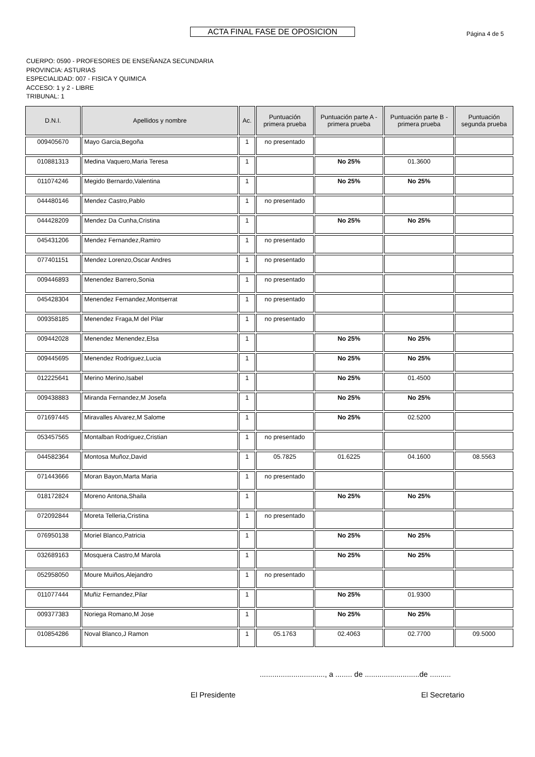ACTA FINAL FASE DE OPOSICION Página 4 de 5
CUERPO: 0590 - PROFESORES DE ENSEÑANZA SECUNDARIA
PROVINCIA: ASTURIAS
ESPECIALIDAD: 007 - FISICA Y QUIMICA
ACCESO: 1 y 2 - LIBRE
TRIBUNAL: 1
| D.N.I. | Apellidos y nombre | Ac. | Puntuación primera prueba | Puntuación parte A - primera prueba | Puntuación parte B - primera prueba | Puntuación segunda prueba |
| --- | --- | --- | --- | --- | --- | --- |
| 009405670 | Mayo Garcia,Begoña | 1 | no presentado | | | |
| 010881313 | Medina Vaquero,Maria Teresa | 1 | | No 25% | 01.3600 | |
| 011074246 | Megido Bernardo,Valentina | 1 | | No 25% | No 25% | |
| 044480146 | Mendez Castro,Pablo | 1 | no presentado | | | |
| 044428209 | Mendez Da Cunha,Cristina | 1 | | No 25% | No 25% | |
| 045431206 | Mendez Fernandez,Ramiro | 1 | no presentado | | | |
| 077401151 | Mendez Lorenzo,Oscar Andres | 1 | no presentado | | | |
| 009446893 | Menendez Barrero,Sonia | 1 | no presentado | | | |
| 045428304 | Menendez Fernandez,Montserrat | 1 | no presentado | | | |
| 009358185 | Menendez Fraga,M del Pilar | 1 | no presentado | | | |
| 009442028 | Menendez Menendez,Elsa | 1 | | No 25% | No 25% | |
| 009445695 | Menendez Rodriguez,Lucia | 1 | | No 25% | No 25% | |
| 012225641 | Merino Merino,Isabel | 1 | | No 25% | 01.4500 | |
| 009438883 | Miranda Fernandez,M Josefa | 1 | | No 25% | No 25% | |
| 071697445 | Miravalles Alvarez,M Salome | 1 | | No 25% | 02.5200 | |
| 053457565 | Montalban Rodriguez,Cristian | 1 | no presentado | | | |
| 044582364 | Montosa Muñoz,David | 1 | 05.7825 | 01.6225 | 04.1600 | 08.5563 |
| 071443666 | Moran Bayon,Marta Maria | 1 | no presentado | | | |
| 018172824 | Moreno Antona,Shaila | 1 | | No 25% | No 25% | |
| 072092844 | Moreta Telleria,Cristina | 1 | no presentado | | | |
| 076950138 | Moriel Blanco,Patricia | 1 | | No 25% | No 25% | |
| 032689163 | Mosquera Castro,M Marola | 1 | | No 25% | No 25% | |
| 052958050 | Moure Muiños,Alejandro | 1 | no presentado | | | |
| 011077444 | Muñiz Fernandez,Pilar | 1 | | No 25% | 01.9300 | |
| 009377383 | Noriega Romano,M Jose | 1 | | No 25% | No 25% | |
| 010854286 | Noval Blanco,J Ramon | 1 | 05.1763 | 02.4063 | 02.7700 | 09.5000 |
..............................., a ........ de ..........................de ..........
El Presidente El Secretario